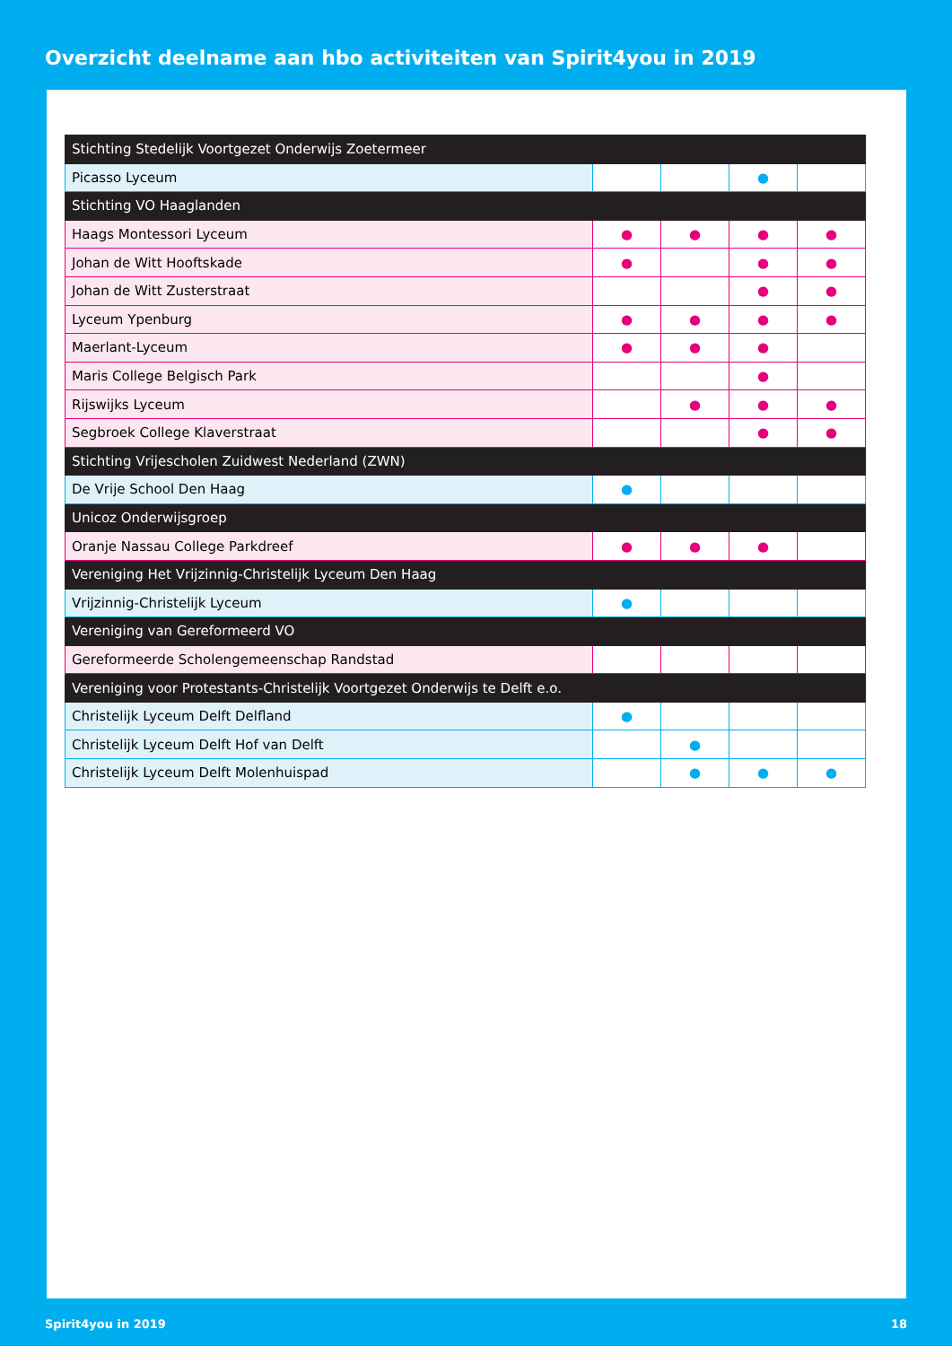Overzicht deelname aan hbo activiteiten van Spirit4you in 2019
| Stichting Stedelijk Voortgezet Onderwijs Zoetermeer | | | | |
| Picasso Lyceum | | | ● | |
| Stichting VO Haaglanden | | | | |
| Haags Montessori Lyceum | ● | ● | ● | ● |
| Johan de Witt Hooftskade | ● | | ● | ● |
| Johan de Witt Zusterstraat | | | ● | ● |
| Lyceum Ypenburg | ● | ● | ● | ● |
| Maerlant-Lyceum | ● | ● | ● | |
| Maris College Belgisch Park | | | ● | |
| Rijswijks Lyceum | | ● | ● | ● |
| Segbroek College Klaverstraat | | | ● | ● |
| Stichting Vrijescholen Zuidwest Nederland (ZWN) | | | | |
| De Vrije School Den Haag | ● | | | |
| Unicoz Onderwijsgroep | | | | |
| Oranje Nassau College Parkdreef | ● | ● | ● | |
| Vereniging Het Vrijzinnig-Christelijk Lyceum Den Haag | | | | |
| Vrijzinnig-Christelijk Lyceum | ● | | | |
| Vereniging van Gereformeerd VO | | | | |
| Gereformeerde Scholengemeenschap Randstad | | | | |
| Vereniging voor Protestants-Christelijk Voortgezet Onderwijs te Delft e.o. | | | | |
| Christelijk Lyceum Delft Delfland | ● | | | |
| Christelijk Lyceum Delft Hof van Delft | | ● | | |
| Christelijk Lyceum Delft Molenhuispad | | ● | ● | ● |
Spirit4you in 2019 18